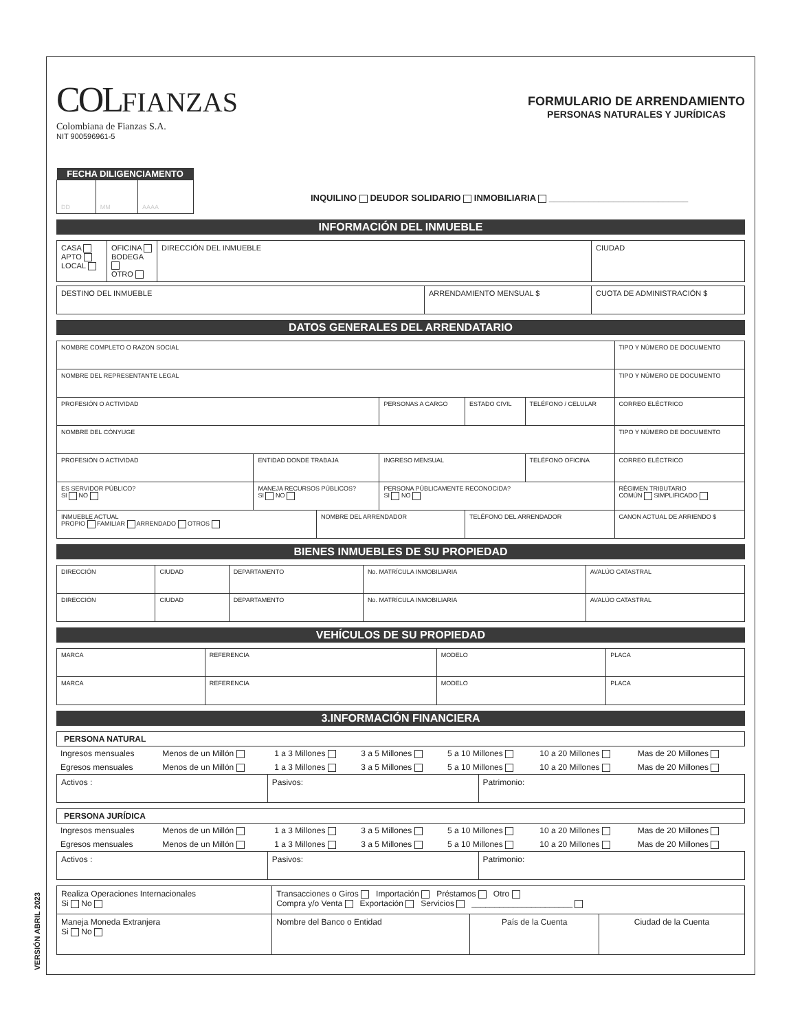VERSIÓN ABRIL 2023
COL FIANZAS
Colombiana de Fianzas S.A.
NIT 900596961-5
FORMULARIO DE ARRENDAMIENTO
PERSONAS NATURALES Y JURÍDICAS
| FECHA DILIGENCIAMENTO | | |
| --- | --- | --- |
| DD | MM | AAAA |
INQUILINO DEUDOR SOLIDARIO INMOBILIARIA ____________________________
INFORMACIÓN DEL INMUEBLE
| CASA APTO LOCAL | OFICINA BODEGA OTRO | DIRECCIÓN DEL INMUEBLE | CIUDAD |
| DESTINO DEL INMUEBLE | ARRENDAMIENTO MENSUAL $ | CUOTA DE ADMINISTRACIÓN $ |
DATOS GENERALES DEL ARRENDATARIO
| NOMBRE COMPLETO O RAZON SOCIAL | | | | | | TIPO Y NÚMERO DE DOCUMENTO |
| NOMBRE DEL REPRESENTANTE LEGAL | | | | | | TIPO Y NÚMERO DE DOCUMENTO |
| PROFESIÓN O ACTIVIDAD | | | PERSONAS A CARGO | ESTADO CIVIL | TELÉFONO / CELULAR | CORREO ELÉCTRICO |
| NOMBRE DEL CÓNYUGE | | | | | | TIPO Y NÚMERO DE DOCUMENTO |
| PROFESIÓN O ACTIVIDAD | ENTIDAD DONDE TRABAJA | | INGRESO MENSUAL | | TELÉFONO OFICINA | CORREO ELÉCTRICO |
| ES SERVIDOR PÚBLICO? SI NO | MANEJA RECURSOS PÚBLICOS? SI NO | | PERSONA PÚBLICAMENTE RECONOCIDA? SI NO | | | RÉGIMEN TRIBUTARIO COMÚN SIMPLIFICADO |
| INMUEBLE ACTUAL PROPIO FAMILIAR ARRENDADO OTROS | | NOMBRE DEL ARRENDADOR | | TELÉFONO DEL ARRENDADOR | | CANON ACTUAL DE ARRIENDO $ |
BIENES INMUEBLES DE SU PROPIEDAD
| DIRECCIÓN | CIUDAD | DEPARTAMENTO | No. MATRÍCULA INMOBILIARIA | AVALÚO CATASTRAL |
| DIRECCIÓN | CIUDAD | DEPARTAMENTO | No. MATRÍCULA INMOBILIARIA | AVALÚO CATASTRAL |
VEHÍCULOS DE SU PROPIEDAD
| MARCA | REFERENCIA | MODELO | PLACA |
| MARCA | REFERENCIA | MODELO | PLACA |
3.INFORMACIÓN FINANCIERA
PERSONA NATURAL
| Ingresos mensuales | Menos de un Millón | 1 a 3 Millones | 3 a 5 Millones | 5 a 10 Millones | 10 a 20 Millones | Mas de 20 Millones |
| Egresos mensuales | Menos de un Millón | 1 a 3 Millones | 3 a 5 Millones | 5 a 10 Millones | 10 a 20 Millones | Mas de 20 Millones |
| Activos : | Pasivos: | Patrimonio: |
PERSONA JURÍDICA
| Ingresos mensuales | Menos de un Millón | 1 a 3 Millones | 3 a 5 Millones | 5 a 10 Millones | 10 a 20 Millones | Mas de 20 Millones |
| Egresos mensuales | Menos de un Millón | 1 a 3 Millones | 3 a 5 Millones | 5 a 10 Millones | 10 a 20 Millones | Mas de 20 Millones |
| Activos : | Pasivos: | Patrimonio: |
| Realiza Operaciones Internacionales Si No | Transacciones o Giros Importación Préstamos Otro Compra y/o Venta Exportación Servicios ______________________ | | |
| Maneja Moneda Extranjera Si No | Nombre del Banco o Entidad | País de la Cuenta | Ciudad de la Cuenta |